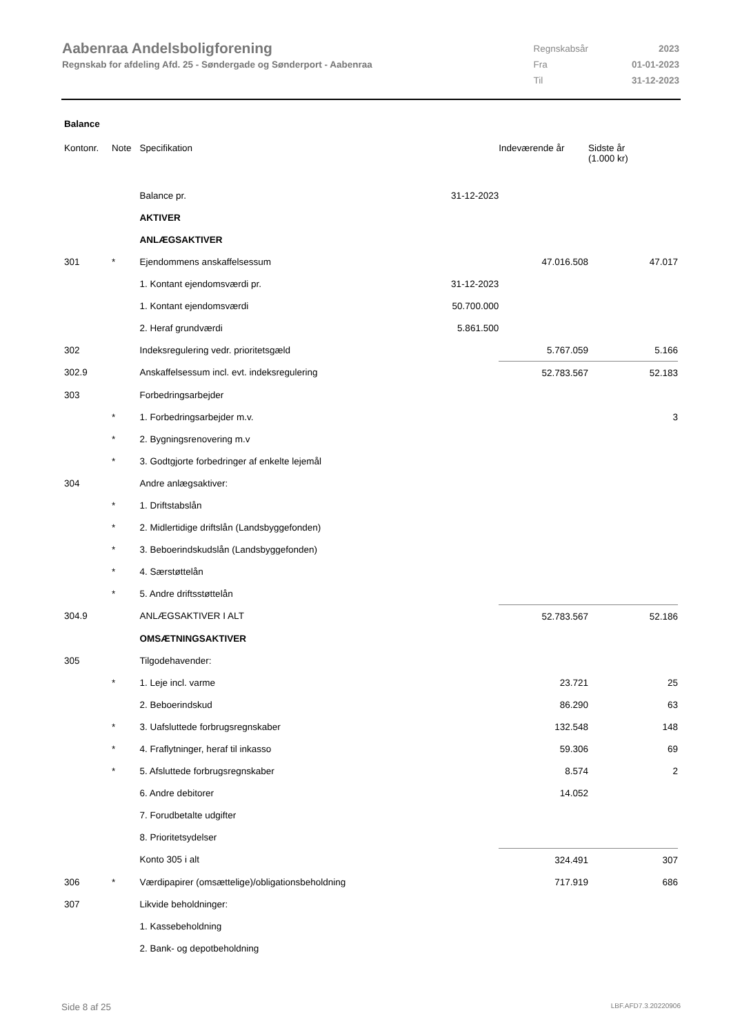Aabenraa Andelsboligforening
Regnskab for afdeling Afd. 25 - Søndergade og Sønderport - Aabenraa
| Regnskabsår | 2023 |
| Fra | 01-01-2023 |
| Til | 31-12-2023 |
Balance
| Kontonr. | Note | Specifikation | | Indeværende år | Sidste år (1.000 kr) |
| --- | --- | --- | --- | --- | --- |
| | | Balance pr. | 31-12-2023 | | |
| | | AKTIVER | | | |
| | | ANLÆGSAKTIVER | | | |
| 301 | * | Ejendommens anskaffelsessum | | 47.016.508 | 47.017 |
| | | 1. Kontant ejendomsværdi pr. | 31-12-2023 | | |
| | | 1. Kontant ejendomsværdi | 50.700.000 | | |
| | | 2. Heraf grundværdi | 5.861.500 | | |
| 302 | | Indeksregulering vedr. prioritetsgæld | | 5.767.059 | 5.166 |
| 302.9 | | Anskaffelsessum incl. evt. indeksregulering | | 52.783.567 | 52.183 |
| 303 | | Forbedringsarbejder | | | |
| | * | 1. Forbedringsarbejder m.v. | | | 3 |
| | * | 2. Bygningsrenovering m.v | | | |
| | * | 3. Godtgjorte forbedringer af enkelte lejemål | | | |
| 304 | | Andre anlægsaktiver: | | | |
| | * | 1. Driftstabslån | | | |
| | * | 2. Midlertidige driftslån (Landsbyggefonden) | | | |
| | * | 3. Beboerindskudslån (Landsbyggefonden) | | | |
| | * | 4. Særstøttelån | | | |
| | * | 5. Andre driftsstøttelån | | | |
| 304.9 | | ANLÆGSAKTIVER I ALT | | 52.783.567 | 52.186 |
| | | OMSÆTNINGSAKTIVER | | | |
| 305 | | Tilgodehavender: | | | |
| | * | 1. Leje incl. varme | | 23.721 | 25 |
| | | 2. Beboerindskud | | 86.290 | 63 |
| | * | 3. Uafsluttede forbrugsregnskaber | | 132.548 | 148 |
| | * | 4. Fraflytninger, heraf til inkasso | | 59.306 | 69 |
| | * | 5. Afsluttede forbrugsregnskaber | | 8.574 | 2 |
| | | 6. Andre debitorer | | 14.052 | |
| | | 7. Forudbetalte udgifter | | | |
| | | 8. Prioritetsydelser | | | |
| | | Konto 305 i alt | | 324.491 | 307 |
| 306 | * | Værdipapirer (omsættelige)/obligationsbeholdning | | 717.919 | 686 |
| 307 | | Likvide beholdninger: | | | |
| | | 1. Kassebeholdning | | | |
| | | 2. Bank- og depotbeholdning | | | |
Side 8 af 25 LBF.AFD7.3.20220906